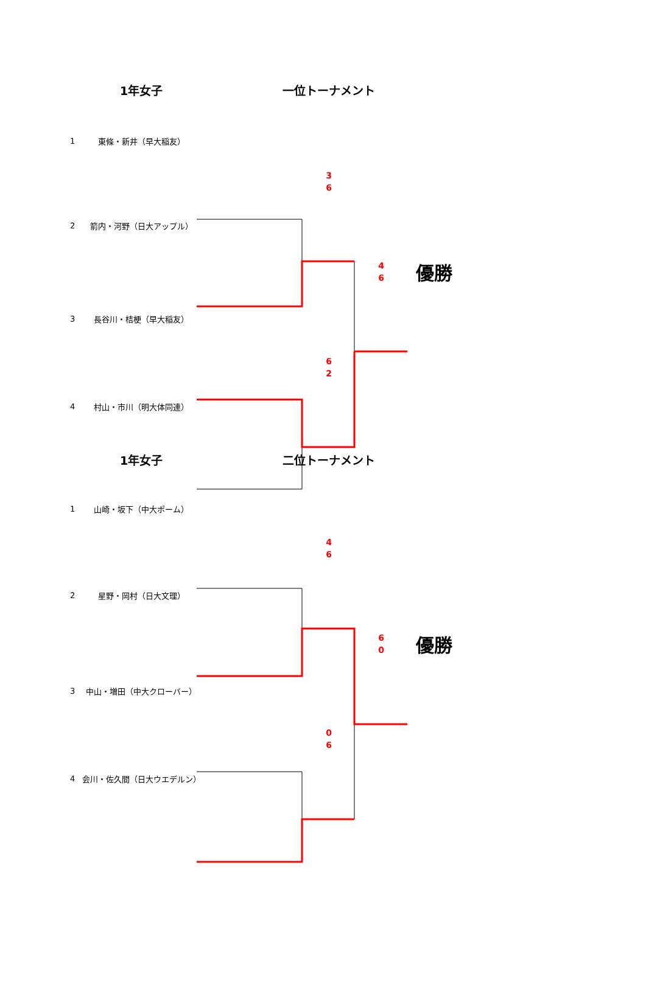1年女子 一位トーナメント
1 東條・新井（早大稲友）
3
6
2 箭内・河野（日大アップル）
4
6 優勝
3 長谷川・桔梗（早大稲友）
6
2
4 村山・市川（明大体同連）
1年女子 二位トーナメント
1 山崎・坂下（中大ポーム）
4
6
2 星野・岡村（日大文理）
6
0 優勝
3 中山・増田（中大クローバー）
0
6
4 会川・佐久間（日大ウエデルン）